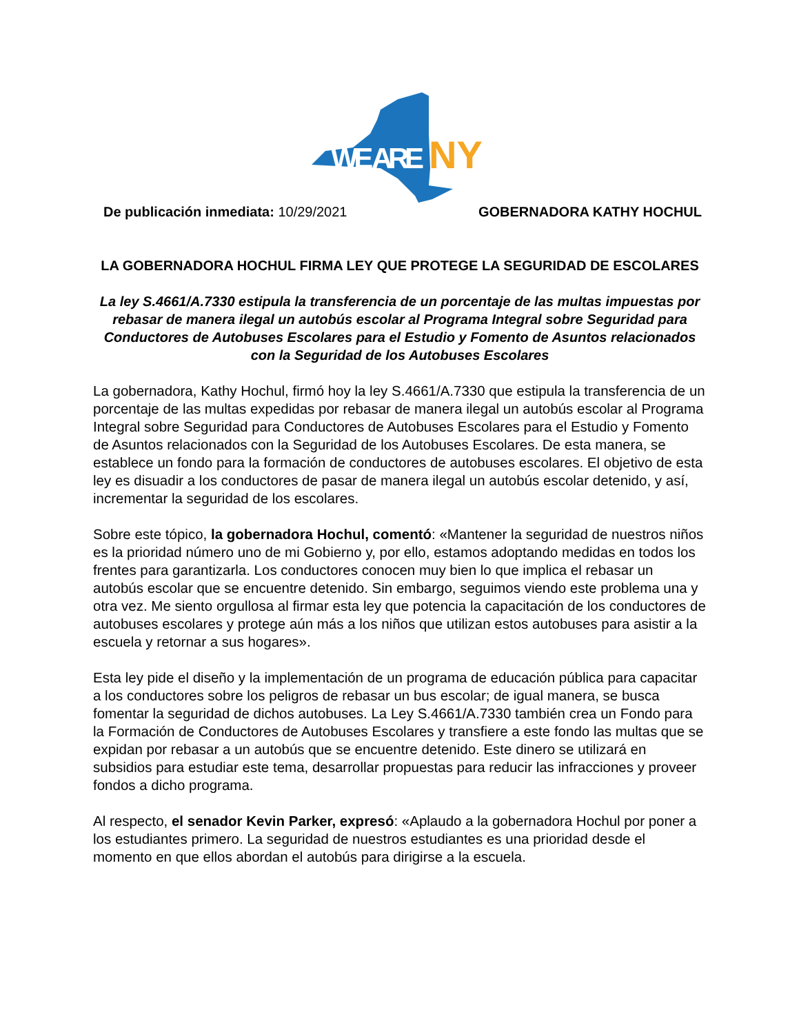WE ARE
NY
De publicación inmediata: 10/29/2021 GOBERNADORA KATHY HOCHUL
LA GOBERNADORA HOCHUL FIRMA LEY QUE PROTEGE LA SEGURIDAD DE ESCOLARES
La ley S.4661/A.7330 estipula la transferencia de un porcentaje de las multas impuestas por rebasar de manera ilegal un autobús escolar al Programa Integral sobre Seguridad para Conductores de Autobuses Escolares para el Estudio y Fomento de Asuntos relacionados con la Seguridad de los Autobuses Escolares
La gobernadora, Kathy Hochul, firmó hoy la ley S.4661/A.7330 que estipula la transferencia de un porcentaje de las multas expedidas por rebasar de manera ilegal un autobús escolar al Programa Integral sobre Seguridad para Conductores de Autobuses Escolares para el Estudio y Fomento de Asuntos relacionados con la Seguridad de los Autobuses Escolares. De esta manera, se establece un fondo para la formación de conductores de autobuses escolares. El objetivo de esta ley es disuadir a los conductores de pasar de manera ilegal un autobús escolar detenido, y así, incrementar la seguridad de los escolares.
Sobre este tópico, la gobernadora Hochul, comentó: «Mantener la seguridad de nuestros niños es la prioridad número uno de mi Gobierno y, por ello, estamos adoptando medidas en todos los frentes para garantizarla. Los conductores conocen muy bien lo que implica el rebasar un autobús escolar que se encuentre detenido. Sin embargo, seguimos viendo este problema una y otra vez. Me siento orgullosa al firmar esta ley que potencia la capacitación de los conductores de autobuses escolares y protege aún más a los niños que utilizan estos autobuses para asistir a la escuela y retornar a sus hogares».
Esta ley pide el diseño y la implementación de un programa de educación pública para capacitar a los conductores sobre los peligros de rebasar un bus escolar; de igual manera, se busca fomentar la seguridad de dichos autobuses. La Ley S.4661/A.7330 también crea un Fondo para la Formación de Conductores de Autobuses Escolares y transfiere a este fondo las multas que se expidan por rebasar a un autobús que se encuentre detenido. Este dinero se utilizará en subsidios para estudiar este tema, desarrollar propuestas para reducir las infracciones y proveer fondos a dicho programa.
Al respecto, el senador Kevin Parker, expresó: «Aplaudo a la gobernadora Hochul por poner a los estudiantes primero. La seguridad de nuestros estudiantes es una prioridad desde el momento en que ellos abordan el autobús para dirigirse a la escuela.